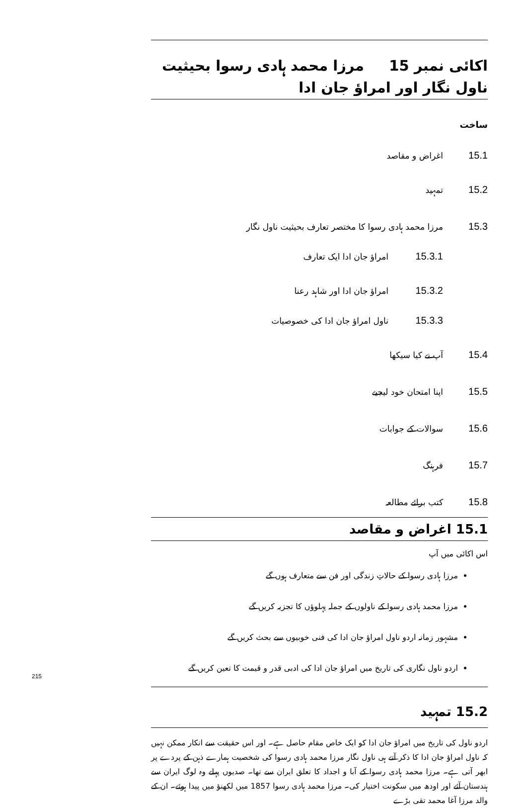اکائی نمبر 15 مرزا محمد ہادی رسوا بحیثیت ناول نگار اور امراؤ جان ادا
ساخت
15.1 اغراض و مقاصد
15.2 تمہید
15.3 مرزا محمد ہادی رسوا کا مختصر تعارف بحیثیت ناول نگار
15.3.1 امراؤ جان ادا ایک تعارف
15.3.2 امراؤ جان ادا اور شاہد رعنا
15.3.3 ناول امراؤ جان ادا کی خصوصیات
15.4 آپ نے کیا سیکھا
15.5 اپنا امتحان خود لیجیے
15.6 سوالات کے جوابات
15.7 فرہنگ
15.8 کتب برائے مطالعہ
15.1 اغراض و مقاصد
اس اکائی میں آپ
مرزا ہادی رسوا کے حالاتِ زندگی اور فن سے متعارف ہوں گے
مرزا محمد ہادی رسوا کے ناولوں کے جملہ پہلوؤں کا تجزیہ کریں گے
مشہور زمانہ اردو ناول امراؤ جان ادا کی فنی خوبیوں سے بحث کریں گے
اردو ناول نگاری کی تاریخ میں امراؤ جان ادا کی ادبی قدر و قیمت کا تعین کریں گے
15.2 تمہید
اردو ناول کی تاریخ میں امراؤ جان ادا کو ایک خاص مقام حاصل ہے۔ اور اس حقیقت سے انکار ممکن نہیں کہ ناول امراؤ جان ادا کا ذکر آتے ہی ناول نگار مرزا محمد ہادی رسوا کی شخصیت ہمارے ذہن کے پردے پر ابھر آتی ہے۔ مرزا محمد ہادی رسوا کے آبا و اجداد کا تعلق ایران سے تھا۔ صدیوں پہلے وہ لوگ ایران سے ہندستان آئے اور اودھ میں سکونت اختیار کی۔ مرزا محمد ہادی رسوا 1857 میں لکھنؤ میں پیدا ہوئے۔ ان کے والد مرزا آغا محمد تقی بڑے
215